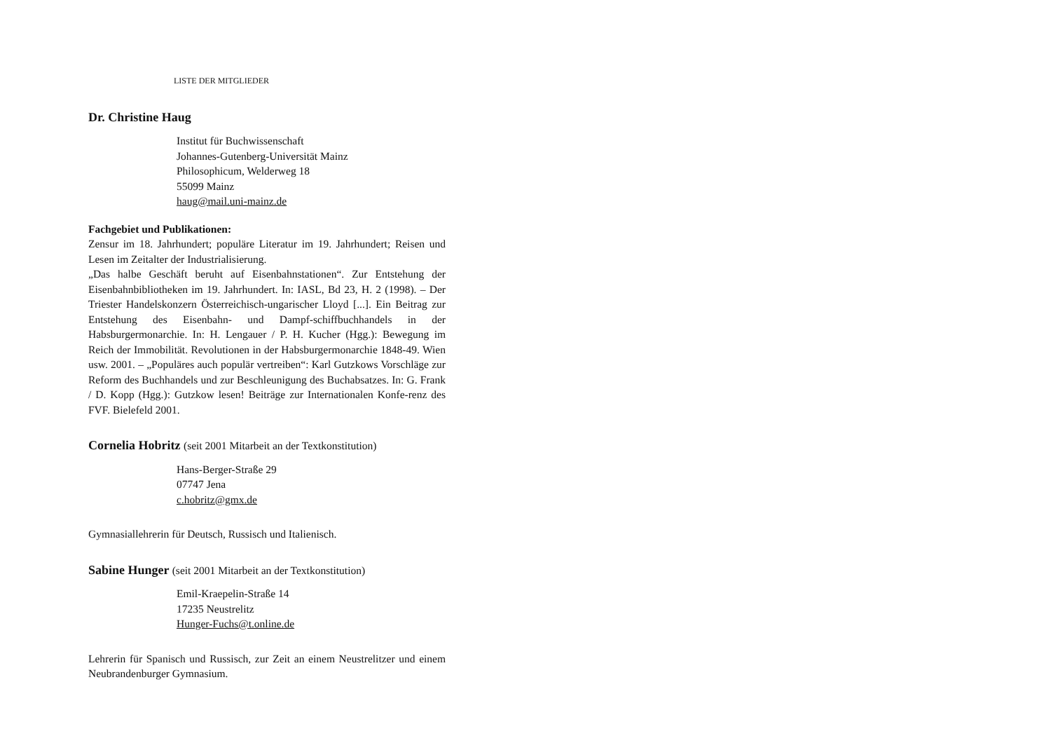LISTE DER MITGLIEDER
Dr. Christine Haug
Institut für Buchwissenschaft
Johannes-Gutenberg-Universität Mainz
Philosophicum, Welderweg 18
55099 Mainz
haug@mail.uni-mainz.de
Fachgebiet und Publikationen:
Zensur im 18. Jahrhundert; populäre Literatur im 19. Jahrhundert; Reisen und Lesen im Zeitalter der Industrialisierung.
„Das halbe Geschäft beruht auf Eisenbahnstationen“. Zur Entstehung der Eisenbahnbibliotheken im 19. Jahrhundert. In: IASL, Bd 23, H. 2 (1998). – Der Triester Handelskonzern Österreichisch-ungarischer Lloyd [...]. Ein Beitrag zur Entstehung des Eisenbahn- und Dampf-schiffbuchhandels in der Habsburgermonarchie. In: H. Lengauer / P. H. Kucher (Hgg.): Bewegung im Reich der Immobilität. Revolutionen in der Habsburgermonarchie 1848-49. Wien usw. 2001. – „Populäres auch populär vertreiben“: Karl Gutzkows Vorschläge zur Reform des Buchhandels und zur Beschleunigung des Buchabsatzes. In: G. Frank / D. Kopp (Hgg.): Gutzkow lesen! Beiträge zur Internationalen Konfe-renz des FVF. Bielefeld 2001.
Cornelia Hobritz (seit 2001 Mitarbeit an der Textkonstitution)
Hans-Berger-Straße 29
07747 Jena
c.hobritz@gmx.de
Gymnasiallehrerin für Deutsch, Russisch und Italienisch.
Sabine Hunger (seit 2001 Mitarbeit an der Textkonstitution)
Emil-Kraepelin-Straße 14
17235 Neustrelitz
Hunger-Fuchs@t.online.de
Lehrerin für Spanisch und Russisch, zur Zeit an einem Neustrelitzer und einem Neubrandenburger Gymnasium.